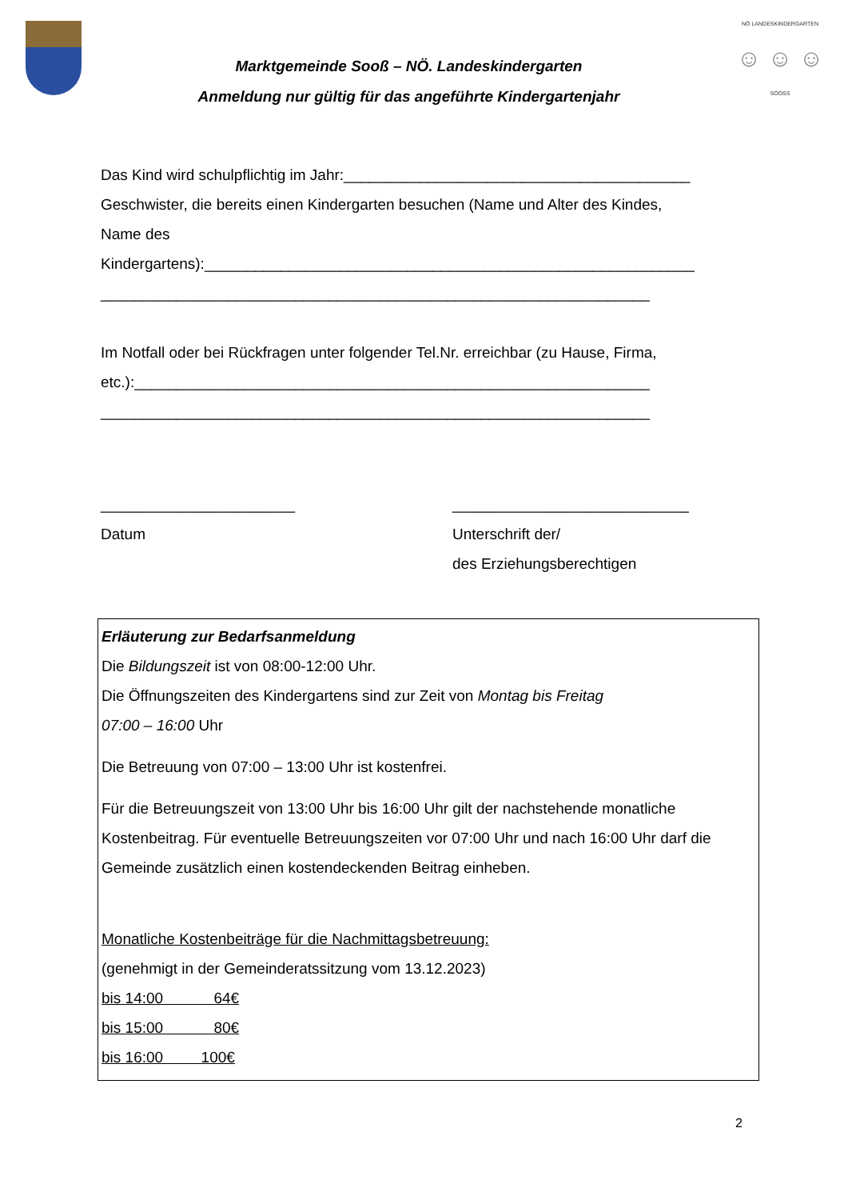Marktgemeinde Sooß – NÖ. Landeskindergarten
Anmeldung nur gültig für das angeführte Kindergartenjahr
NÖ LANDESKINDERGARTEN
☺ ☺ ☺
SOOSS
Das Kind wird schulpflichtig im Jahr:_________________________________________
Geschwister, die bereits einen Kindergarten besuchen (Name und Alter des Kindes,
Name des
Kindergartens):__________________________________________________________
_________________________________________________________________
Im Notfall oder bei Rückfragen unter folgender Tel.Nr. erreichbar (zu Hause, Firma,
etc.):_____________________________________________________________
_________________________________________________________________
_______________________
Datum
____________________________
Unterschrift der/
des Erziehungsberechtigen
Erläuterung zur Bedarfsanmeldung
Die Bildungszeit ist von 08:00-12:00 Uhr.
Die Öffnungszeiten des Kindergartens sind zur Zeit von Montag bis Freitag
07:00 – 16:00 Uhr
Die Betreuung von 07:00 – 13:00 Uhr ist kostenfrei.
Für die Betreuungszeit von 13:00 Uhr bis 16:00 Uhr gilt der nachstehende monatliche Kostenbeitrag. Für eventuelle Betreuungszeiten vor 07:00 Uhr und nach 16:00 Uhr darf die Gemeinde zusätzlich einen kostendeckenden Beitrag einheben.
Monatliche Kostenbeiträge für die Nachmittagsbetreuung:
(genehmigt in der Gemeinderatssitzung vom 13.12.2023)
bis 14:00 64€
bis 15:00 80€
bis 16:00 100€
2